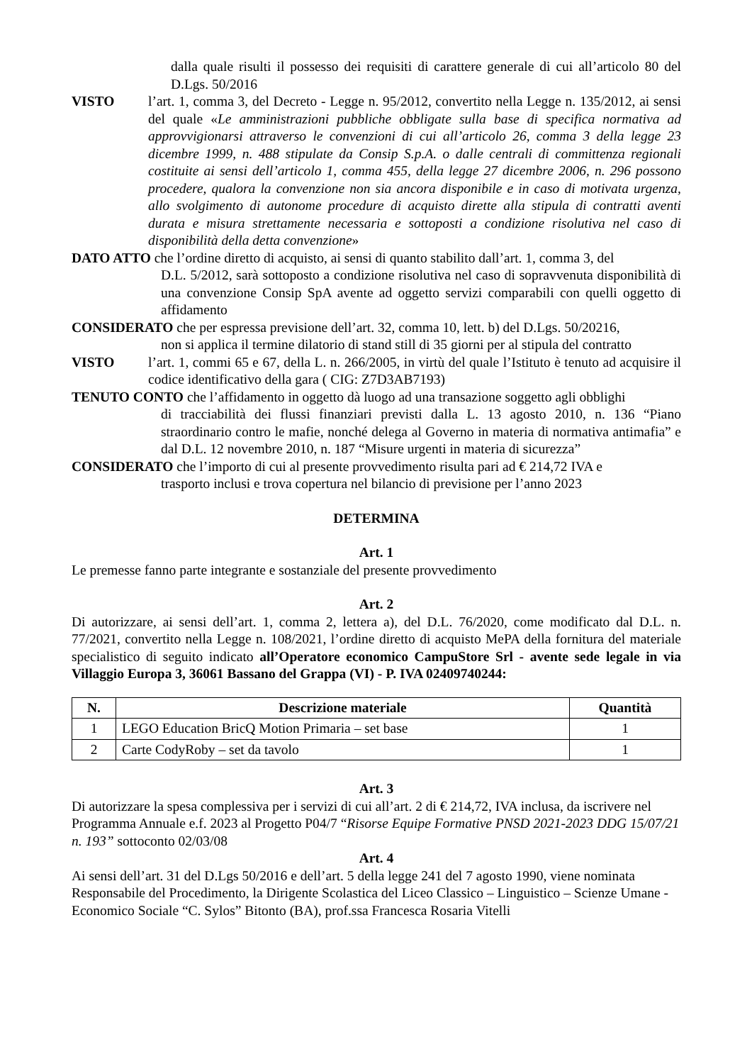dalla quale risulti il possesso dei requisiti di carattere generale di cui all’articolo 80 del D.Lgs. 50/2016
VISTO l’art. 1, comma 3, del Decreto - Legge n. 95/2012, convertito nella Legge n. 135/2012, ai sensi del quale «Le amministrazioni pubbliche obbligate sulla base di specifica normativa ad approvvigionarsi attraverso le convenzioni di cui all’articolo 26, comma 3 della legge 23 dicembre 1999, n. 488 stipulate da Consip S.p.A. o dalle centrali di committenza regionali costituite ai sensi dell’articolo 1, comma 455, della legge 27 dicembre 2006, n. 296 possono procedere, qualora la convenzione non sia ancora disponibile e in caso di motivata urgenza, allo svolgimento di autonome procedure di acquisto dirette alla stipula di contratti aventi durata e misura strettamente necessaria e sottoposti a condizione risolutiva nel caso di disponibilità della detta convenzione»
DATO ATTO che l’ordine diretto di acquisto, ai sensi di quanto stabilito dall’art. 1, comma 3, del
D.L. 5/2012, sarà sottoposto a condizione risolutiva nel caso di sopravvenuta disponibilità di una convenzione Consip SpA avente ad oggetto servizi comparabili con quelli oggetto di affidamento
CONSIDERATO che per espressa previsione dell’art. 32, comma 10, lett. b) del D.Lgs. 50/20216,
non si applica il termine dilatorio di stand still di 35 giorni per al stipula del contratto
VISTO l’art. 1, commi 65 e 67, della L. n. 266/2005, in virtù del quale l’Istituto è tenuto ad acquisire il codice identificativo della gara ( CIG: Z7D3AB7193)
TENUTO CONTO che l’affidamento in oggetto dà luogo ad una transazione soggetto agli obblighi
di tracciabilità dei flussi finanziari previsti dalla L. 13 agosto 2010, n. 136 “Piano straordinario contro le mafie, nonché delega al Governo in materia di normativa antimafia” e dal D.L. 12 novembre 2010, n. 187 “Misure urgenti in materia di sicurezza”
CONSIDERATO che l’importo di cui al presente provvedimento risulta pari ad € 214,72 IVA e
trasporto inclusi e trova copertura nel bilancio di previsione per l’anno 2023
DETERMINA
Art. 1
Le premesse fanno parte integrante e sostanziale del presente provvedimento
Art. 2
Di autorizzare, ai sensi dell’art. 1, comma 2, lettera a), del D.L. 76/2020, come modificato dal D.L. n. 77/2021, convertito nella Legge n. 108/2021, l’ordine diretto di acquisto MePA della fornitura del materiale specialistico di seguito indicato all’Operatore economico CampuStore Srl - avente sede legale in via Villaggio Europa 3, 36061 Bassano del Grappa (VI) - P. IVA 02409740244:
| N. | Descrizione materiale | Quantità |
| --- | --- | --- |
| 1 | LEGO Education BricQ Motion Primaria – set base | 1 |
| 2 | Carte CodyRoby – set da tavolo | 1 |
Art. 3
Di autorizzare la spesa complessiva per i servizi di cui all’art. 2 di € 214,72, IVA inclusa, da iscrivere nel Programma Annuale e.f. 2023 al Progetto P04/7 “Risorse Equipe Formative PNSD 2021-2023 DDG 15/07/21 n. 193” sottoconto 02/03/08
Art. 4
Ai sensi dell’art. 31 del D.Lgs 50/2016 e dell’art. 5 della legge 241 del 7 agosto 1990, viene nominata Responsabile del Procedimento, la Dirigente Scolastica del Liceo Classico – Linguistico – Scienze Umane - Economico Sociale “C. Sylos” Bitonto (BA), prof.ssa Francesca Rosaria Vitelli